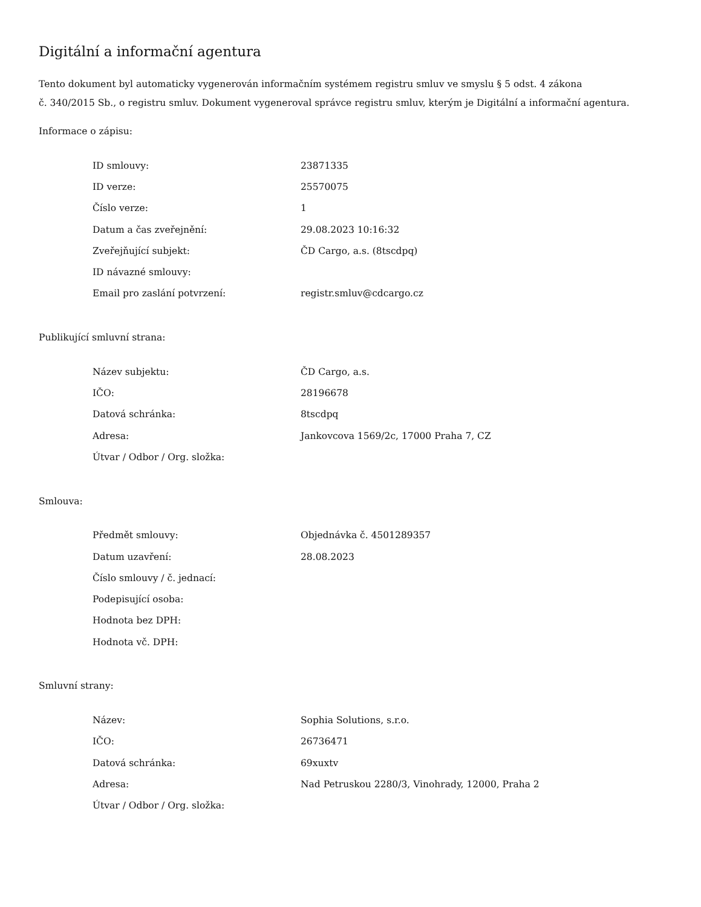Digitální a informační agentura
Tento dokument byl automaticky vygenerován informačním systémem registru smluv ve smyslu § 5 odst. 4 zákona
č. 340/2015 Sb., o registru smluv. Dokument vygeneroval správce registru smluv, kterým je Digitální a informační agentura.
Informace o zápisu:
| ID smlouvy: | 23871335 |
| ID verze: | 25570075 |
| Číslo verze: | 1 |
| Datum a čas zveřejnění: | 29.08.2023 10:16:32 |
| Zveřejňující subjekt: | ČD Cargo, a.s. (8tscdpq) |
| ID návazné smlouvy: | |
| Email pro zaslání potvrzení: | registr.smluv@cdcargo.cz |
Publikující smluvní strana:
| Název subjektu: | ČD Cargo, a.s. |
| IČO: | 28196678 |
| Datová schránka: | 8tscdpq |
| Adresa: | Jankovcova 1569/2c, 17000 Praha 7, CZ |
| Útvar / Odbor / Org. složka: | |
Smlouva:
| Předmět smlouvy: | Objednávka č. 4501289357 |
| Datum uzavření: | 28.08.2023 |
| Číslo smlouvy / č. jednací: | |
| Podepisující osoba: | |
| Hodnota bez DPH: | |
| Hodnota vč. DPH: | |
Smluvní strany:
| Název: | Sophia Solutions, s.r.o. |
| IČO: | 26736471 |
| Datová schránka: | 69xuxtv |
| Adresa: | Nad Petruskou 2280/3, Vinohrady, 12000, Praha 2 |
| Útvar / Odbor / Org. složka: | |